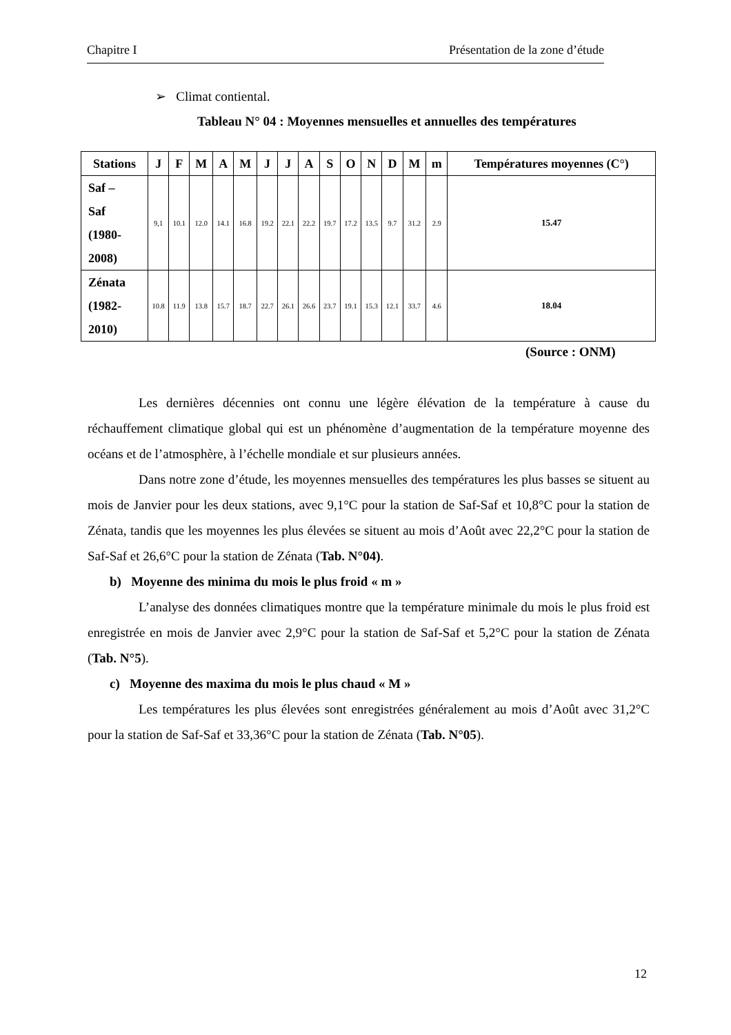Chapitre I Présentation de la zone d’étude
➢ Climat contiental.
Tableau N° 04 : Moyennes mensuelles et annuelles des températures
| Stations | J | F | M | A | M | J | J | A | S | O | N | D | M | m | Températures moyennes (C°) |
| --- | --- | --- | --- | --- | --- | --- | --- | --- | --- | --- | --- | --- | --- | --- | --- |
| Saf – Saf (1980- 2008) | 9,1 | 10.1 | 12.0 | 14.1 | 16.8 | 19.2 | 22.1 | 22.2 | 19.7 | 17.2 | 13.5 | 9.7 | 31.2 | 2.9 | 15.47 |
| Zénata (1982- 2010) | 10.8 | 11.9 | 13.8 | 15.7 | 18.7 | 22.7 | 26.1 | 26.6 | 23.7 | 19.1 | 15.3 | 12.1 | 33.7 | 4.6 | 18.04 |
(Source : ONM)
Les dernières décennies ont connu une légère élévation de la température à cause du réchauffement climatique global qui est un phénomène d’augmentation de la température moyenne des océans et de l’atmosphère, à l’échelle mondiale et sur plusieurs années.
Dans notre zone d’étude, les moyennes mensuelles des températures les plus basses se situent au mois de Janvier pour les deux stations, avec 9,1°C pour la station de Saf-Saf et 10,8°C pour la station de Zénata, tandis que les moyennes les plus élevées se situent au mois d’Août avec 22,2°C pour la station de Saf-Saf et 26,6°C pour la station de Zénata (Tab. N°04).
b) Moyenne des minima du mois le plus froid « m »
L’analyse des données climatiques montre que la température minimale du mois le plus froid est enregistrée en mois de Janvier avec 2,9°C pour la station de Saf-Saf et 5,2°C pour la station de Zénata (Tab. N°5).
c) Moyenne des maxima du mois le plus chaud « M »
Les températures les plus élevées sont enregistrées généralement au mois d’Août avec 31,2°C pour la station de Saf-Saf et 33,36°C pour la station de Zénata (Tab. N°05).
12